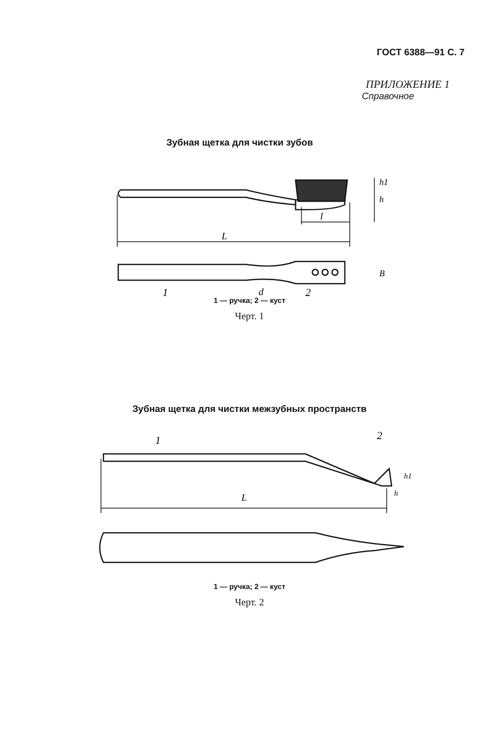ГОСТ 6388—91 С. 7
ПРИЛОЖЕНИЕ 1
Справочное
Зубная щетка для чистки зубов
L
l
h
h1
B
1
d
2
1 — ручка; 2 — куст
Черт. 1
Зубная щетка для чистки межзубных пространств
L
1
2
h1
h
1 — ручка; 2 — куст
Черт. 2